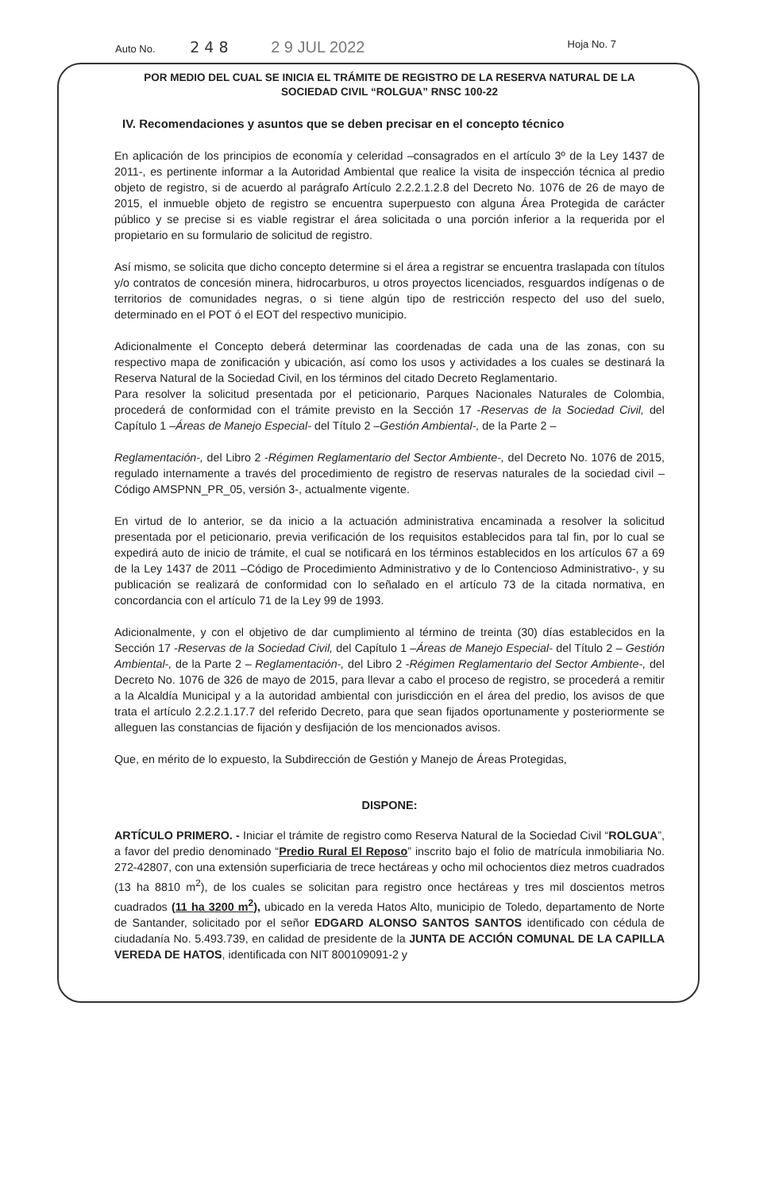Auto No. 2 4 8 2 9 JUL 2022 Hoja No. 7
POR MEDIO DEL CUAL SE INICIA EL TRÁMITE DE REGISTRO DE LA RESERVA NATURAL DE LA
SOCIEDAD CIVIL “ROLGUA” RNSC 100-22
IV. Recomendaciones y asuntos que se deben precisar en el concepto técnico
En aplicación de los principios de economía y celeridad –consagrados en el artículo 3º de la Ley 1437 de 2011-, es pertinente informar a la Autoridad Ambiental que realice la visita de inspección técnica al predio objeto de registro, si de acuerdo al parágrafo Artículo 2.2.2.1.2.8 del Decreto No. 1076 de 26 de mayo de 2015, el inmueble objeto de registro se encuentra superpuesto con alguna Área Protegida de carácter público y se precise si es viable registrar el área solicitada o una porción inferior a la requerida por el propietario en su formulario de solicitud de registro.
Así mismo, se solicita que dicho concepto determine si el área a registrar se encuentra traslapada con títulos y/o contratos de concesión minera, hidrocarburos, u otros proyectos licenciados, resguardos indígenas o de territorios de comunidades negras, o si tiene algún tipo de restricción respecto del uso del suelo, determinado en el POT ó el EOT del respectivo municipio.
Adicionalmente el Concepto deberá determinar las coordenadas de cada una de las zonas, con su respectivo mapa de zonificación y ubicación, así como los usos y actividades a los cuales se destinará la Reserva Natural de la Sociedad Civil, en los términos del citado Decreto Reglamentario.
Para resolver la solicitud presentada por el peticionario, Parques Nacionales Naturales de Colombia, procederá de conformidad con el trámite previsto en la Sección 17 -Reservas de la Sociedad Civil, del Capítulo 1 –Áreas de Manejo Especial- del Título 2 –Gestión Ambiental-, de la Parte 2 –
Reglamentación-, del Libro 2 -Régimen Reglamentario del Sector Ambiente-, del Decreto No. 1076 de 2015, regulado internamente a través del procedimiento de registro de reservas naturales de la sociedad civil – Código AMSPNN_PR_05, versión 3-, actualmente vigente.
En virtud de lo anterior, se da inicio a la actuación administrativa encaminada a resolver la solicitud presentada por el peticionario, previa verificación de los requisitos establecidos para tal fin, por lo cual se expedirá auto de inicio de trámite, el cual se notificará en los términos establecidos en los artículos 67 a 69 de la Ley 1437 de 2011 –Código de Procedimiento Administrativo y de lo Contencioso Administrativo-, y su publicación se realizará de conformidad con lo señalado en el artículo 73 de la citada normativa, en concordancia con el artículo 71 de la Ley 99 de 1993.
Adicionalmente, y con el objetivo de dar cumplimiento al término de treinta (30) días establecidos en la Sección 17 -Reservas de la Sociedad Civil, del Capítulo 1 –Áreas de Manejo Especial- del Título 2 – Gestión Ambiental-, de la Parte 2 – Reglamentación-, del Libro 2 -Régimen Reglamentario del Sector Ambiente-, del Decreto No. 1076 de 326 de mayo de 2015, para llevar a cabo el proceso de registro, se procederá a remitir a la Alcaldía Municipal y a la autoridad ambiental con jurisdicción en el área del predio, los avisos de que trata el artículo 2.2.2.1.17.7 del referido Decreto, para que sean fijados oportunamente y posteriormente se alleguen las constancias de fijación y desfijación de los mencionados avisos.
Que, en mérito de lo expuesto, la Subdirección de Gestión y Manejo de Áreas Protegidas,
DISPONE:
ARTÍCULO PRIMERO. - Iniciar el trámite de registro como Reserva Natural de la Sociedad Civil “ROLGUA”, a favor del predio denominado “Predio Rural El Reposo” inscrito bajo el folio de matrícula inmobiliaria No. 272-42807, con una extensión superficiaria de trece hectáreas y ocho mil ochocientos diez metros cuadrados (13 ha 8810 m<sup>2</sup>), de los cuales se solicitan para registro once hectáreas y tres mil doscientos metros cuadrados (11 ha 3200 m<sup>2</sup>), ubicado en la vereda Hatos Alto, municipio de Toledo, departamento de Norte de Santander, solicitado por el señor EDGARD ALONSO SANTOS SANTOS identificado con cédula de ciudadanía No. 5.493.739, en calidad de presidente de la JUNTA DE ACCIÓN COMUNAL DE LA CAPILLA VEREDA DE HATOS, identificada con NIT 800109091-2 y